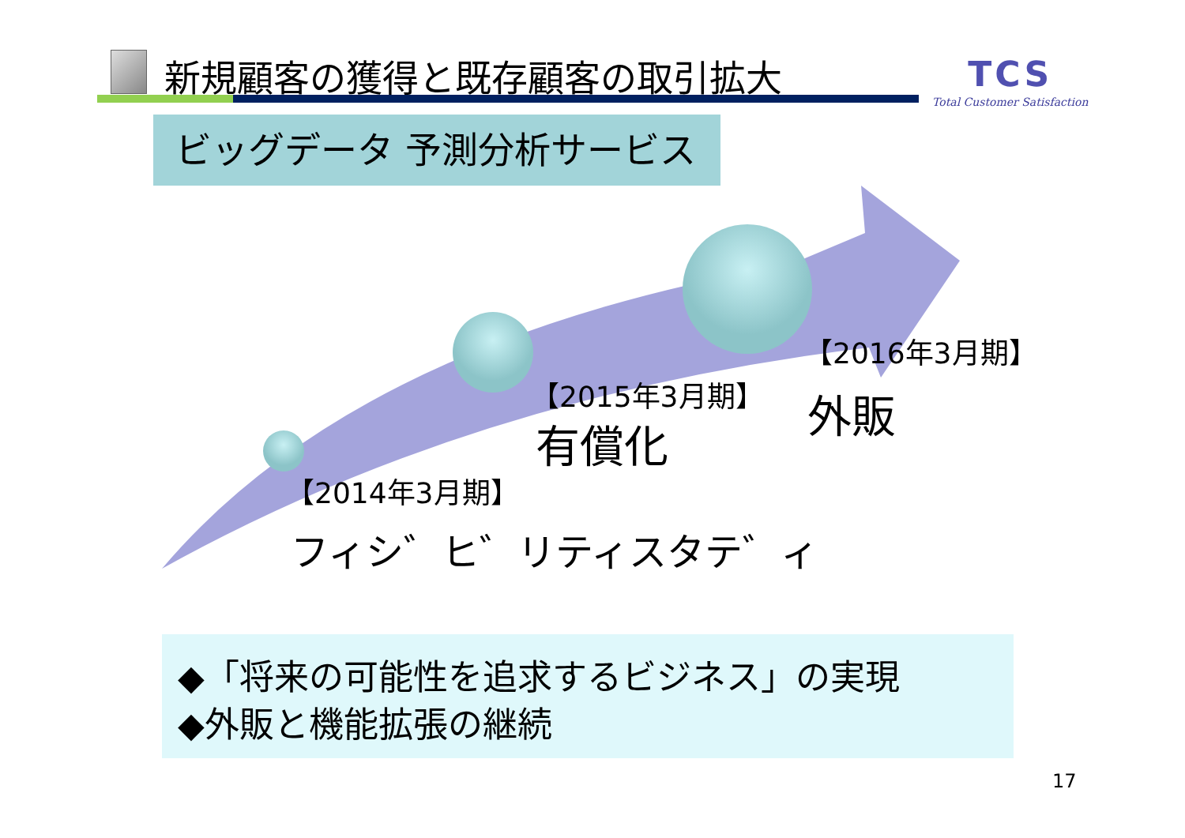新規顧客の獲得と既存顧客の取引拡大
TCS
Total Customer Satisfaction
ビッグデータ 予測分析サービス
【2014年3月期】
フィシ゛ヒ゛リティスタテ゛ィ
【2015年3月期】
有償化
【2016年3月期】
外販
◆「将来の可能性を追求するビジネス」の実現
◆外販と機能拡張の継続
17